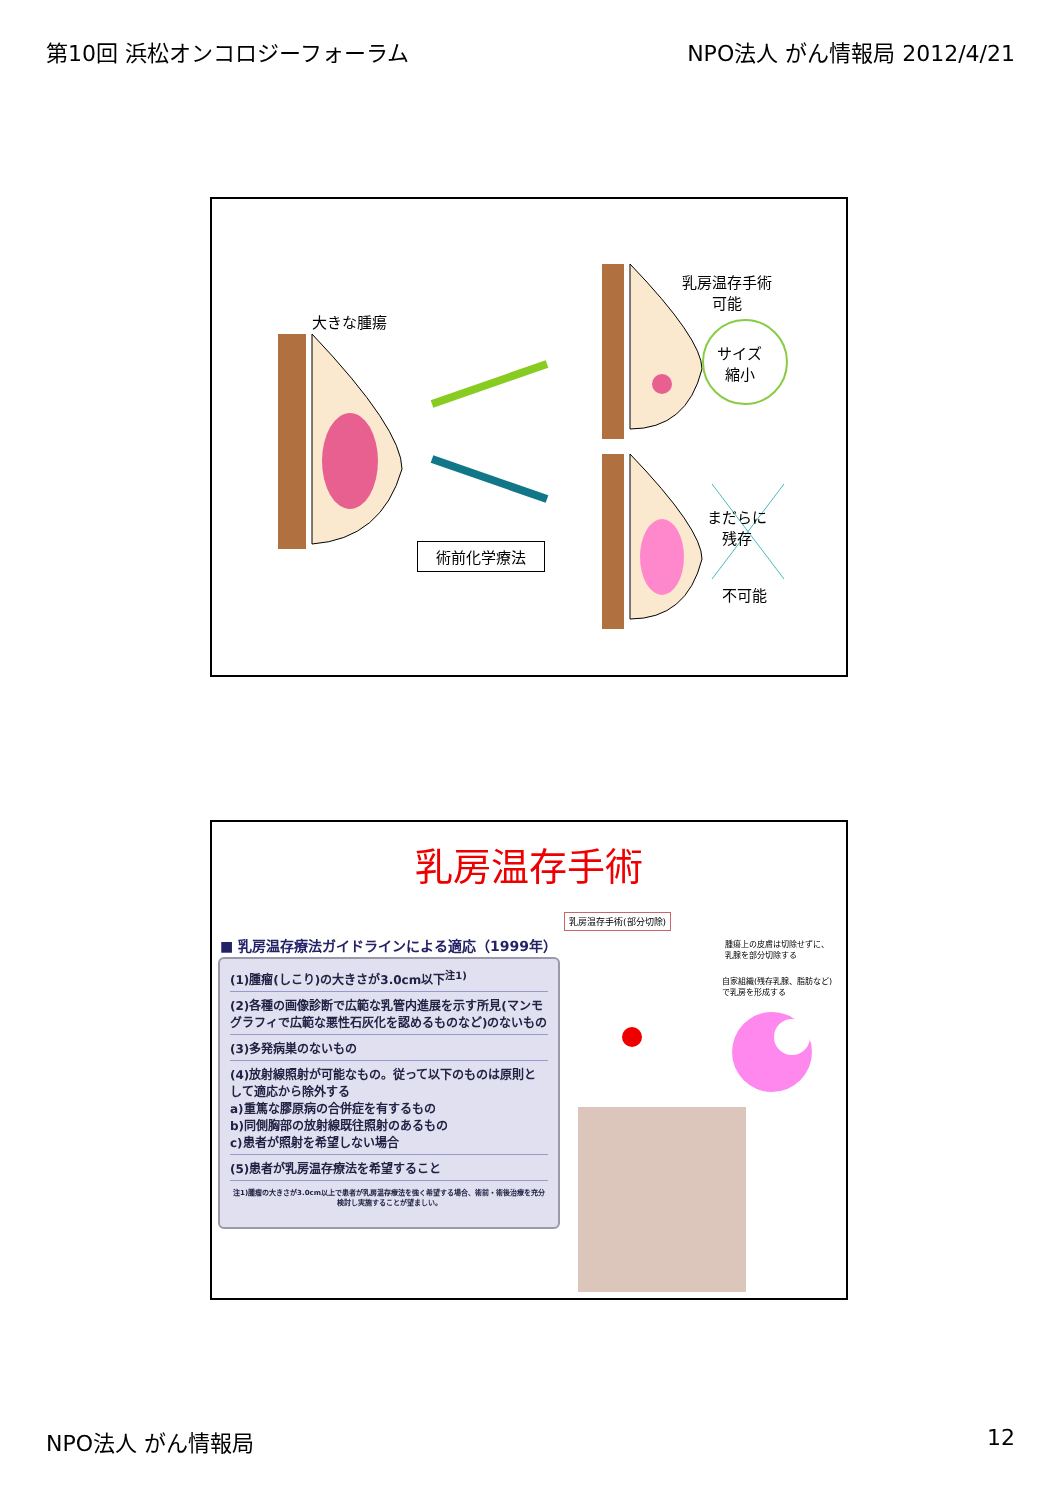第10回 浜松オンコロジーフォーラム NPO法人 がん情報局 2012/4/21
大きな腫瘍
乳房温存手術
可能
サイズ
縮小
まだらに
残存
不可能
術前化学療法
乳房温存手術
■ 乳房温存療法ガイドラインによる適応（1999年）
(1)腫瘤(しこり)の大きさが3.0cm以下<sup>注1)</sup>
(2)各種の画像診断で広範な乳管内進展を示す所見(マンモグラフィで広範な悪性石灰化を認めるものなど)のないもの
(3)多発病巣のないもの
(4)放射線照射が可能なもの。従って以下のものは原則として適応から除外する
a)重篤な膠原病の合併症を有するもの
b)同側胸部の放射線既往照射のあるもの
c)患者が照射を希望しない場合
(5)患者が乳房温存療法を希望すること
注1)腫瘤の大きさが3.0cm以上で患者が乳房温存療法を強く希望する場合、術前・術後治療を充分検討し実施することが望ましい。
乳房温存手術(部分切除)
腫瘍上の皮膚は切除せずに、
乳腺を部分切除する
自家組織(残存乳腺、脂肪など)
で乳房を形成する
NPO法人 がん情報局 12